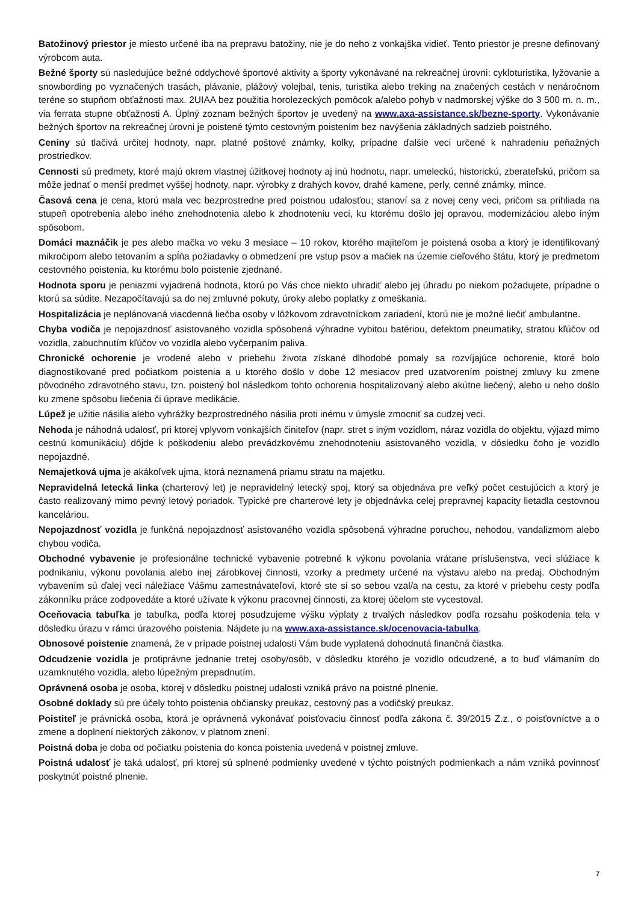Batožinový priestor je miesto určené iba na prepravu batožiny, nie je do neho z vonkajška vidieť. Tento priestor je presne definovaný výrobcom auta.
Bežné športy sú nasledujúce bežné oddychové športové aktivity a športy vykonávané na rekreačnej úrovni: cykloturistika, lyžovanie a snowbording po vyznačených trasách, plávanie, plážový volejbal, tenis, turistika alebo treking na značených cestách v nenáročnom teréne so stupňom obťažnosti max. 2UIAA bez použitia horolezeckých pomôcok a/alebo pohyb v nadmorskej výške do 3 500 m. n. m., via ferrata stupne obťažnosti A. Úplný zoznam bežných športov je uvedený na www.axa-assistance.sk/bezne-sporty. Vykonávanie bežných športov na rekreačnej úrovni je poistené týmto cestovným poistením bez navýšenia základných sadzieb poistného.
Ceniny sú tlačivá určitej hodnoty, napr. platné poštové známky, kolky, prípadne ďalšie veci určené k nahradeniu peňažných prostriedkov.
Cennosti sú predmety, ktoré majú okrem vlastnej úžitkovej hodnoty aj inú hodnotu, napr. umeleckú, historickú, zberateľskú, pričom sa môže jednať o menší predmet vyššej hodnoty, napr. výrobky z drahých kovov, drahé kamene, perly, cenné známky, mince.
Časová cena je cena, ktorú mala vec bezprostredne pred poistnou udalosťou; stanoví sa z novej ceny veci, pričom sa prihliada na stupeň opotrebenia alebo iného znehodnotenia alebo k zhodnoteniu veci, ku ktorému došlo jej opravou, modernizáciou alebo iným spôsobom.
Domáci maznáčik je pes alebo mačka vo veku 3 mesiace – 10 rokov, ktorého majiteľom je poistená osoba a ktorý je identifikovaný mikročipom alebo tetovaním a spĺňa požiadavky o obmedzení pre vstup psov a mačiek na územie cieľového štátu, ktorý je predmetom cestovného poistenia, ku ktorému bolo poistenie zjednané.
Hodnota sporu je peniazmi vyjadrená hodnota, ktorú po Vás chce niekto uhradiť alebo jej úhradu po niekom požadujete, prípadne o ktorú sa súdite. Nezapočítavajú sa do nej zmluvné pokuty, úroky alebo poplatky z omeškania.
Hospitalizácia je neplánovaná viacdenná liečba osoby v lôžkovom zdravotníckom zariadení, ktorú nie je možné liečiť ambulantne.
Chyba vodiča je nepojazdnosť asistovaného vozidla spôsobená výhradne vybitou batériou, defektom pneumatiky, stratou kľúčov od vozidla, zabuchnutím kľúčov vo vozidla alebo vyčerpaním paliva.
Chronické ochorenie je vrodené alebo v priebehu života získané dlhodobé pomaly sa rozvíjajúce ochorenie, ktoré bolo diagnostikované pred počiatkom poistenia a u ktorého došlo v dobe 12 mesiacov pred uzatvorením poistnej zmluvy ku zmene pôvodného zdravotného stavu, tzn. poistený bol následkom tohto ochorenia hospitalizovaný alebo akútne liečený, alebo u neho došlo ku zmene spôsobu liečenia či úprave medikácie.
Lúpež je užitie násilia alebo vyhrážky bezprostredného násilia proti inému v úmysle zmocniť sa cudzej veci.
Nehoda je náhodná udalosť, pri ktorej vplyvom vonkajších činiteľov (napr. stret s iným vozidlom, náraz vozidla do objektu, výjazd mimo cestnú komunikáciu) dôjde k poškodeniu alebo prevádzkovému znehodnoteniu asistovaného vozidla, v dôsledku čoho je vozidlo nepojazdné.
Nemajetková ujma je akákoľvek ujma, ktorá neznamená priamu stratu na majetku.
Nepravidelná letecká linka (charterový let) je nepravidelný letecký spoj, ktorý sa objednáva pre veľký počet cestujúcich a ktorý je často realizovaný mimo pevný letový poriadok. Typické pre charterové lety je objednávka celej prepravnej kapacity lietadla cestovnou kanceláriou.
Nepojazdnosť vozidla je funkčná nepojazdnosť asistovaného vozidla spôsobená výhradne poruchou, nehodou, vandalizmom alebo chybou vodiča.
Obchodné vybavenie je profesionálne technické vybavenie potrebné k výkonu povolania vrátane príslušenstva, veci slúžiace k podnikaniu, výkonu povolania alebo inej zárobkovej činnosti, vzorky a predmety určené na výstavu alebo na predaj. Obchodným vybavením sú ďalej veci náležiace Vášmu zamestnávateľovi, ktoré ste si so sebou vzal/a na cestu, za ktoré v priebehu cesty podľa zákonníku práce zodpovedáte a ktoré užívate k výkonu pracovnej činnosti, za ktorej účelom ste vycestoval.
Oceňovacia tabuľka je tabuľka, podľa ktorej posudzujeme výšku výplaty z trvalých následkov podľa rozsahu poškodenia tela v dôsledku úrazu v rámci úrazového poistenia. Nájdete ju na www.axa-assistance.sk/ocenovacia-tabulka.
Obnosové poistenie znamená, že v prípade poistnej udalosti Vám bude vyplatená dohodnutá finančná čiastka.
Odcudzenie vozidla je protiprávne jednanie tretej osoby/osôb, v dôsledku ktorého je vozidlo odcudzené, a to buď vlámaním do uzamknutého vozidla, alebo lúpežným prepadnutím.
Oprávnená osoba je osoba, ktorej v dôsledku poistnej udalosti vzniká právo na poistné plnenie.
Osobné doklady sú pre účely tohto poistenia občiansky preukaz, cestovný pas a vodičský preukaz.
Poistiteľ je právnická osoba, ktorá je oprávnená vykonávať poisťovaciu činnosť podľa zákona č. 39/2015 Z.z., o poisťovníctve a o zmene a doplnení niektorých zákonov, v platnom znení.
Poistná doba je doba od počiatku poistenia do konca poistenia uvedená v poistnej zmluve.
Poistná udalosť je taká udalosť, pri ktorej sú splnené podmienky uvedené v týchto poistných podmienkach a nám vzniká povinnosť poskytnúť poistné plnenie.
7